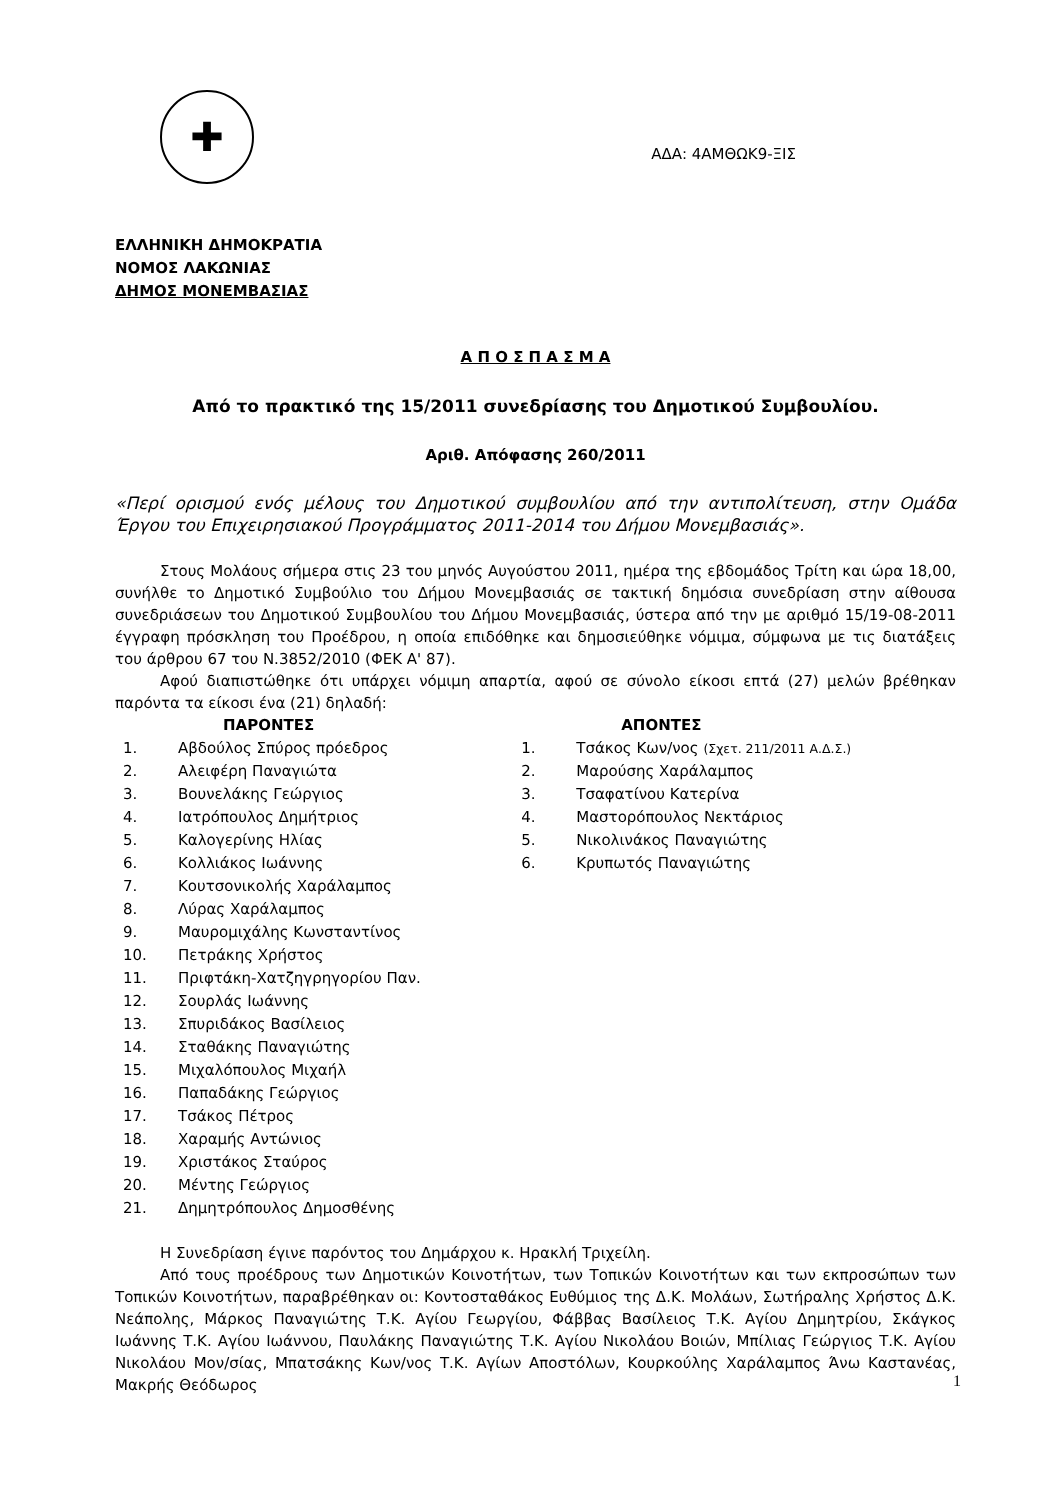✚
ΕΛΛΗΝΙΚΗ ΔΗΜΟΚΡΑΤΙΑ
ΝΟΜΟΣ ΛΑΚΩΝΙΑΣ
ΔΗΜΟΣ ΜΟΝΕΜΒΑΣΙΑΣ
ΑΔΑ: 4ΑΜΘΩΚ9-ΞΙΣ
Α Π Ο Σ Π Α Σ Μ Α
Από το πρακτικό της 15/2011 συνεδρίασης του Δημοτικού Συμβουλίου.
Αριθ. Απόφασης 260/2011
«Περί ορισμού ενός μέλους του Δημοτικού συμβουλίου από την αντιπολίτευση, στην Ομάδα Έργου του Επιχειρησιακού Προγράμματος 2011-2014 του Δήμου Μονεμβασιάς».
Στους Μολάους σήμερα στις 23 του μηνός Αυγούστου 2011, ημέρα της εβδομάδος Τρίτη και ώρα 18,00, συνήλθε το Δημοτικό Συμβούλιο του Δήμου Μονεμβασιάς σε τακτική δημόσια συνεδρίαση στην αίθουσα συνεδριάσεων του Δημοτικού Συμβουλίου του Δήμου Μονεμβασιάς, ύστερα από την με αριθμό 15/19-08-2011 έγγραφη πρόσκληση του Προέδρου, η οποία επιδόθηκε και δημοσιεύθηκε νόμιμα, σύμφωνα με τις διατάξεις του άρθρου 67 του Ν.3852/2010 (ΦΕΚ Α' 87).
Αφού διαπιστώθηκε ότι υπάρχει νόμιμη απαρτία, αφού σε σύνολο είκοσι επτά (27) μελών βρέθηκαν παρόντα τα είκοσι ένα (21) δηλαδή:
| | ΠΑΡΟΝΤΕΣ | | ΑΠΟΝΤΕΣ |
| --- | --- | --- | --- |
| 1. | Αβδούλος Σπύρος πρόεδρος | 1. | Τσάκος Κων/νος (Σχετ. 211/2011 Α.Δ.Σ.) |
| 2. | Αλειφέρη Παναγιώτα | 2. | Μαρούσης Χαράλαμπος |
| 3. | Βουνελάκης Γεώργιος | 3. | Τσαφατίνου Κατερίνα |
| 4. | Ιατρόπουλος Δημήτριος | 4. | Μαστορόπουλος Νεκτάριος |
| 5. | Καλογερίνης Ηλίας | 5. | Νικολινάκος Παναγιώτης |
| 6. | Κολλιάκος Ιωάννης | 6. | Κρυπωτός Παναγιώτης |
| 7. | Κουτσονικολής Χαράλαμπος | | |
| 8. | Λύρας Χαράλαμπος | | |
| 9. | Μαυρομιχάλης Κωνσταντίνος | | |
| 10. | Πετράκης Χρήστος | | |
| 11. | Πριφτάκη-Χατζηγρηγορίου Παν. | | |
| 12. | Σουρλάς Ιωάννης | | |
| 13. | Σπυριδάκος Βασίλειος | | |
| 14. | Σταθάκης Παναγιώτης | | |
| 15. | Μιχαλόπουλος Μιχαήλ | | |
| 16. | Παπαδάκης Γεώργιος | | |
| 17. | Τσάκος Πέτρος | | |
| 18. | Χαραμής Αντώνιος | | |
| 19. | Χριστάκος Σταύρος | | |
| 20. | Μέντης Γεώργιος | | |
| 21. | Δημητρόπουλος Δημοσθένης | | |
Η Συνεδρίαση έγινε παρόντος του Δημάρχου κ. Ηρακλή Τριχείλη.
Από τους προέδρους των Δημοτικών Κοινοτήτων, των Τοπικών Κοινοτήτων και των εκπροσώπων των Τοπικών Κοινοτήτων, παραβρέθηκαν οι: Κοντοσταθάκος Ευθύμιος της Δ.Κ. Μολάων, Σωτήραλης Χρήστος Δ.Κ. Νεάπολης, Μάρκος Παναγιώτης Τ.Κ. Αγίου Γεωργίου, Φάββας Βασίλειος Τ.Κ. Αγίου Δημητρίου, Σκάγκος Ιωάννης Τ.Κ. Αγίου Ιωάννου, Παυλάκης Παναγιώτης Τ.Κ. Αγίου Νικολάου Βοιών, Μπίλιας Γεώργιος Τ.Κ. Αγίου Νικολάου Μον/σίας, Μπατσάκης Κων/νος Τ.Κ. Αγίων Αποστόλων, Κουρκούλης Χαράλαμπος Άνω Καστανέας, Μακρής Θεόδωρος
1